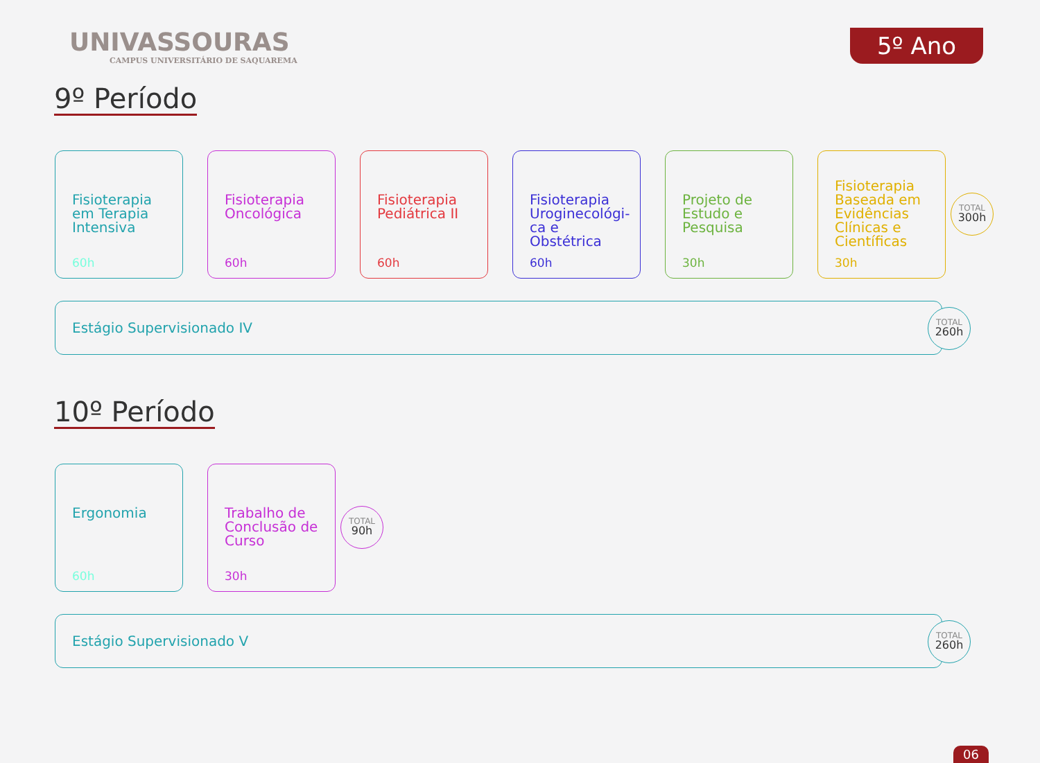5º Ano
UNIVASSOURAS
CAMPUS UNIVERSITÁRIO DE SAQUAREMA
9º Período
Fisioterapia em Terapia Intensiva
60h
Fisioterapia Oncológica
60h
Fisioterapia Pediátrica II
60h
Fisioterapia Uroginecológi­ca e Obstétrica
60h
Projeto de Estudo e Pesquisa
30h
Fisioterapia Baseada em Evidências Clínicas e Científicas
30h
TOTAL
300h
Estágio Supervisionado IV
TOTAL
260h
10º Período
Ergonomia
60h
Trabalho de Conclusão de Curso
30h
TOTAL
90h
Estágio Supervisionado V
TOTAL
260h
06